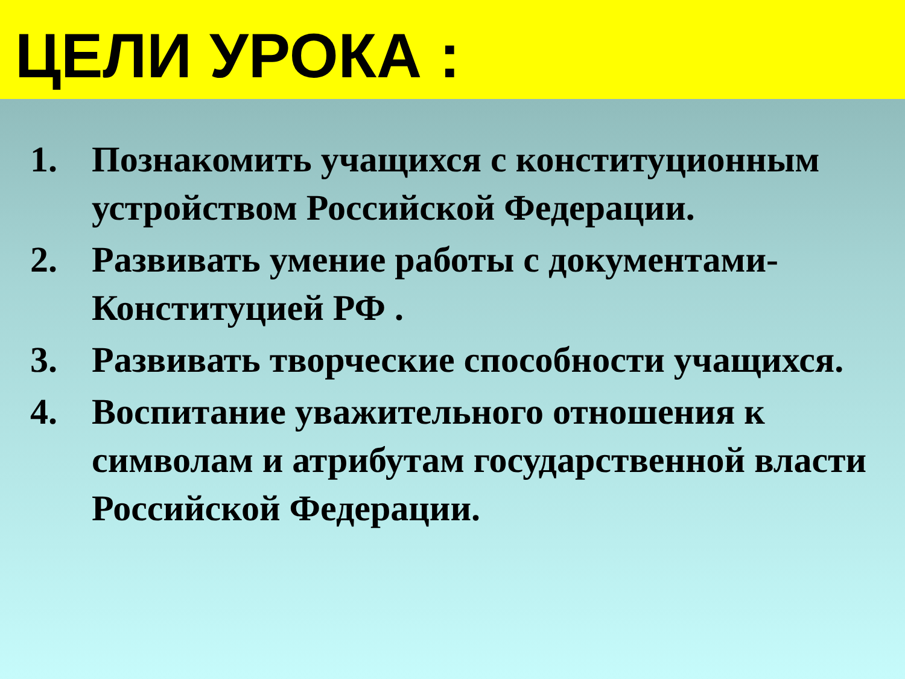ЦЕЛИ УРОКА :
1. Познакомить учащихся с конституционным устройством Российской Федерации.
2. Развивать умение работы с документами-Конституцией РФ .
3. Развивать творческие способности учащихся.
4. Воспитание уважительного отношения к символам и атрибутам государственной власти Российской Федерации.